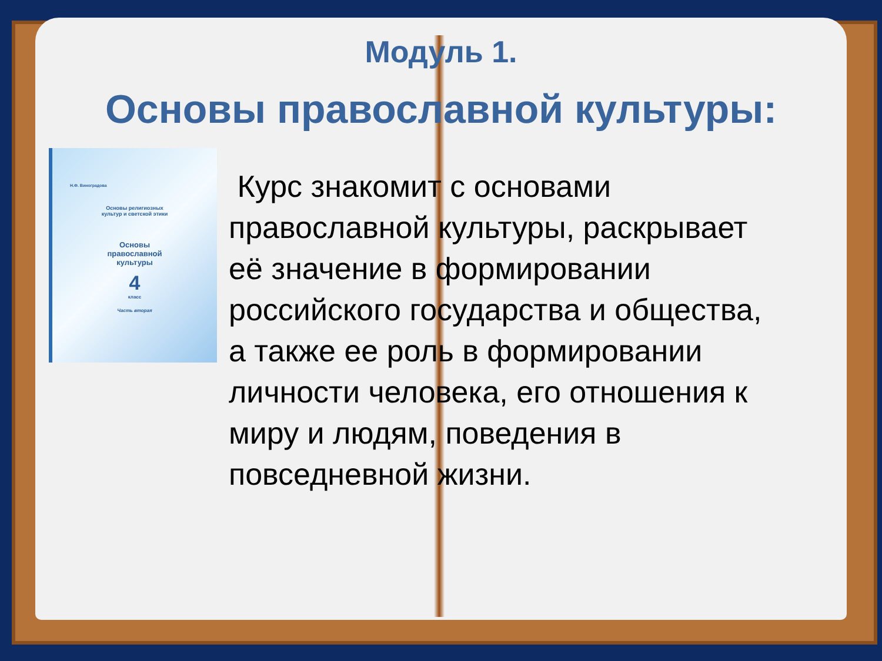Модуль 1.
Основы православной культуры:
Н.Ф. Виноградова
Основы религиозных
культур и светской этики
Основы
православной
культуры
4
класс
Часть вторая
Курс знакомит с основами православной культуры, раскрывает её значение в формировании российского государства и общества, а также ее роль в формировании личности человека, его отношения к миру и людям, поведения в повседневной жизни.